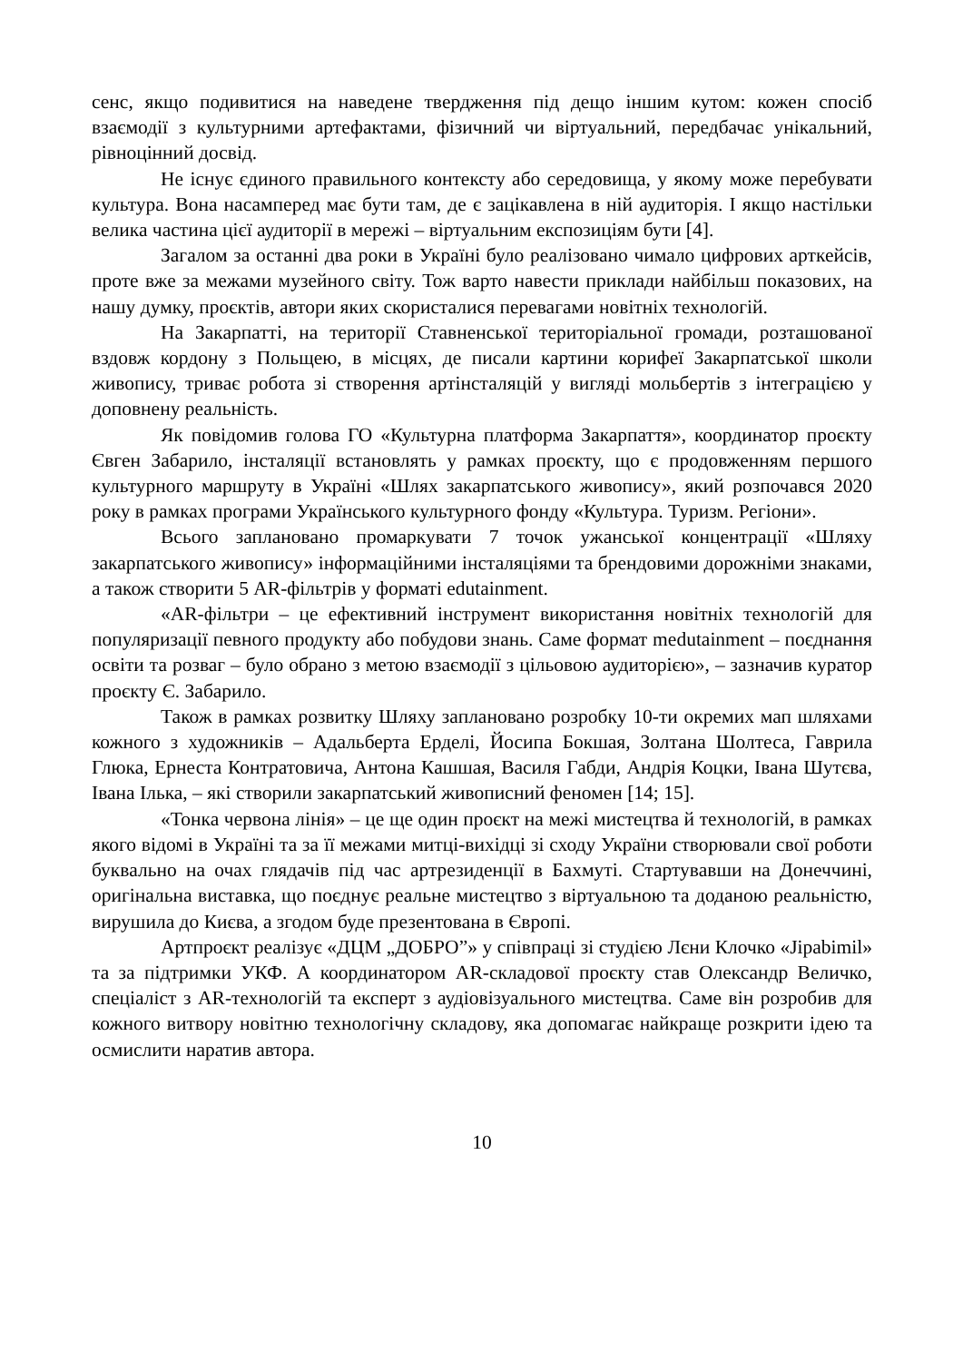сенс, якщо подивитися на наведене твердження під дещо іншим кутом: кожен спосіб взаємодії з культурними артефактами, фізичний чи віртуальний, передбачає унікальний, рівноцінний досвід.
Не існує єдиного правильного контексту або середовища, у якому може перебувати культура. Вона насамперед має бути там, де є зацікавлена в ній аудиторія. І якщо настільки велика частина цієї аудиторії в мережі – віртуальним експозиціям бути [4].
Загалом за останні два роки в Україні було реалізовано чимало цифрових арткейсів, проте вже за межами музейного світу. Тож варто навести приклади найбільш показових, на нашу думку, проєктів, автори яких скористалися перевагами новітніх технологій.
На Закарпатті, на території Ставненської територіальної громади, розташованої вздовж кордону з Польщею, в місцях, де писали картини корифеї Закарпатської школи живопису, триває робота зі створення артінсталяцій у вигляді мольбертів з інтеграцією у доповнену реальність.
Як повідомив голова ГО «Культурна платформа Закарпаття», координатор проєкту Євген Забарило, інсталяції встановлять у рамках проєкту, що є продовженням першого культурного маршруту в Україні «Шлях закарпатського живопису», який розпочався 2020 року в рамках програми Українського культурного фонду «Культура. Туризм. Регіони».
Всього заплановано промаркувати 7 точок ужанської концентрації «Шляху закарпатського живопису» інформаційними інсталяціями та брендовими дорожніми знаками, а також створити 5 AR-фільтрів у форматі edutainment.
«AR-фільтри – це ефективний інструмент використання новітніх технологій для популяризації певного продукту або побудови знань. Саме формат medutainment – поєднання освіти та розваг – було обрано з метою взаємодії з цільовою аудиторією», – зазначив куратор проєкту Є. Забарило.
Також в рамках розвитку Шляху заплановано розробку 10-ти окремих мап шляхами кожного з художників – Адальберта Ерделі, Йосипа Бокшая, Золтана Шолтеса, Гаврила Глюка, Ернеста Контратовича, Антона Кашшая, Василя Габди, Андрія Коцки, Івана Шутєва, Івана Ілька, – які створили закарпатський живописний феномен [14; 15].
«Тонка червона лінія» – це ще один проєкт на межі мистецтва й технологій, в рамках якого відомі в Україні та за її межами митці-вихідці зі сходу України створювали свої роботи буквально на очах глядачів під час артрезиденції в Бахмуті. Стартувавши на Донеччині, оригінальна виставка, що поєднує реальне мистецтво з віртуальною та доданою реальністю, вирушила до Києва, а згодом буде презентована в Європі.
Артпроєкт реалізує «ДЦМ „ДОБРО”» у співпраці зі студією Лєни Клочко «Jipabimil» та за підтримки УКФ. А координатором AR-складової проєкту став Олександр Величко, спеціаліст з AR-технологій та експерт з аудіовізуального мистецтва. Саме він розробив для кожного витвору новітню технологічну складову, яка допомагає найкраще розкрити ідею та осмислити наратив автора.
10